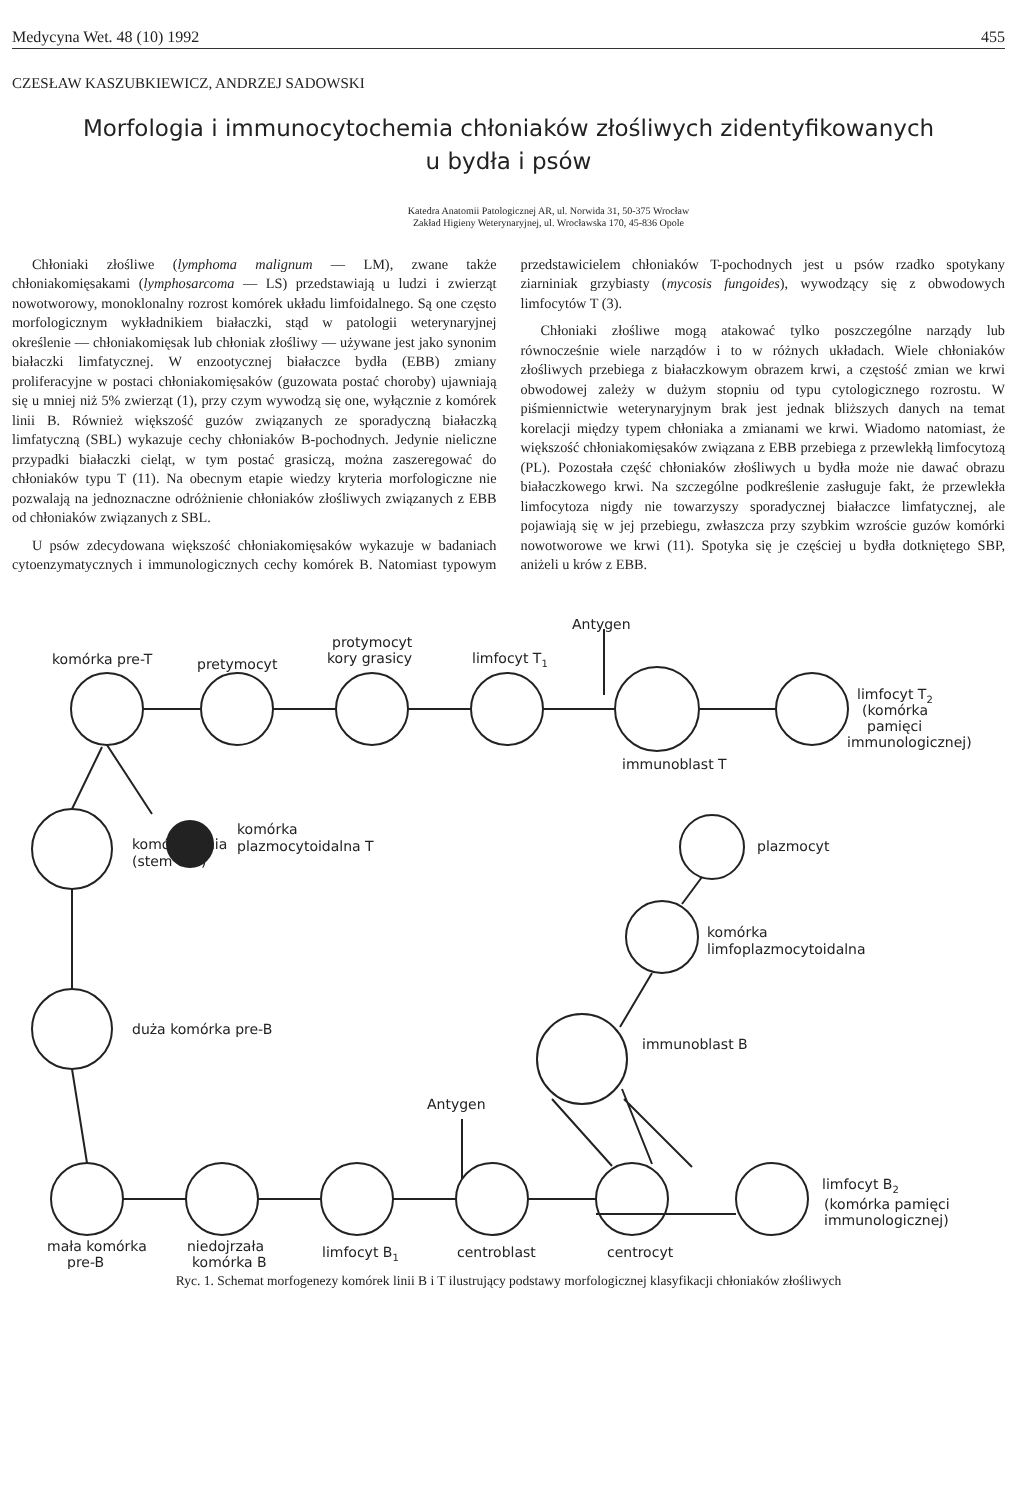Medycyna Wet. 48 (10) 1992 455
CZESŁAW KASZUBKIEWICZ, ANDRZEJ SADOWSKI
Morfologia i immunocytochemia chłoniaków złośliwych zidentyfikowanych
u bydła i psów
Katedra Anatomii Patologicznej AR, ul. Norwida 31, 50-375 Wrocław
Zakład Higieny Weterynaryjnej, ul. Wrocławska 170, 45-836 Opole
Chłoniaki złośliwe (lymphoma malignum — LM), zwane także chłoniakomięsakami (lymphosarcoma — LS) przedstawiają u ludzi i zwierząt nowotworowy, monoklonalny rozrost komórek układu limfoidalnego. Są one często morfologicznym wykładnikiem białaczki, stąd w patologii weterynaryjnej określenie — chłoniakomięsak lub chłoniak złośliwy — używane jest jako synonim białaczki limfatycznej. W enzootycznej białaczce bydła (EBB) zmiany proliferacyjne w postaci chłoniakomięsaków (guzowata postać choroby) ujawniają się u mniej niż 5% zwierząt (1), przy czym wywodzą się one, wyłącznie z komórek linii B. Również większość guzów związanych ze sporadyczną białaczką limfatyczną (SBL) wykazuje cechy chłoniaków B-pochodnych. Jedynie nieliczne przypadki białaczki cieląt, w tym postać grasiczą, można zaszeregować do chłoniaków typu T (11). Na obecnym etapie wiedzy kryteria morfologiczne nie pozwalają na jednoznaczne odróżnienie chłoniaków złośliwych związanych z EBB od chłoniaków związanych z SBL.
U psów zdecydowana większość chłoniakomięsaków wykazuje w badaniach cytoenzymatycznych i immunologicznych cechy komórek B. Natomiast typowym przedstawicielem chłoniaków T-pochodnych jest u psów rzadko spotykany ziarniniak grzybiasty (mycosis fungoides), wywodzący się z obwodowych limfocytów T (3).
Chłoniaki złośliwe mogą atakować tylko poszczególne narządy lub równocześnie wiele narządów i to w różnych układach. Wiele chłoniaków złośliwych przebiega z białaczkowym obrazem krwi, a częstość zmian we krwi obwodowej zależy w dużym stopniu od typu cytologicznego rozrostu. W piśmiennictwie weterynaryjnym brak jest jednak bliższych danych na temat korelacji między typem chłoniaka a zmianami we krwi. Wiadomo natomiast, że większość chłoniakomięsaków związana z EBB przebiega z przewlekłą limfocytozą (PL). Pozostała część chłoniaków złośliwych u bydła może nie dawać obrazu białaczkowego krwi. Na szczególne podkreślenie zasługuje fakt, że przewlekła limfocytoza nigdy nie towarzyszy sporadycznej białaczce limfatycznej, ale pojawiają się w jej przebiegu, zwłaszcza przy szybkim wzroście guzów komórki nowotworowe we krwi (11). Spotyka się je częściej u bydła dotkniętego SBP, aniżeli u krów z EBB.
komórka pre-T
pretymocyt
protymocyt
kory grasicy
limfocyt T1
Antygen
limfocyt T2
(komórka
pamięci
immunologicznej)
immunoblast T
komórka
plazmocytoidalna T
komórka pnia
(stem cell)
plazmocyt
komórka
limfoplazmocytoidalna
immunoblast B
duża komórka pre-B
Antygen
limfocyt B2
(komórka pamięci
immunologicznej)
mała komórka
pre-B
niedojrzała
komórka B
limfocyt B1
centroblast
centrocyt
Ryc. 1. Schemat morfogenezy komórek linii B i T ilustrujący podstawy morfologicznej klasyfikacji chłoniaków złośliwych